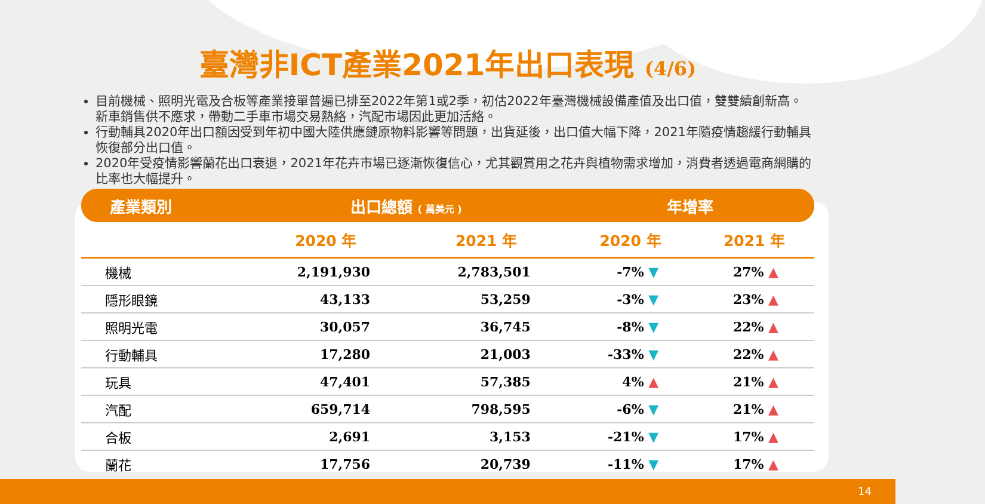臺灣非ICT產業2021年出口表現 (4/6)
目前機械、照明光電及合板等產業接單普遍已排至2022年第1或2季，初估2022年臺灣機械設備產值及出口值，雙雙續創新高。新車銷售供不應求，帶動二手車市場交易熱絡，汽配市場因此更加活絡。
行動輔具2020年出口額因受到年初中國大陸供應鏈原物料影響等問題，出貨延後，出口值大幅下降，2021年隨疫情趨緩行動輔具恢復部分出口值。
2020年受疫情影響蘭花出口衰退，2021年花卉市場已逐漸恢復信心，尤其觀賞用之花卉與植物需求增加，消費者透過電商網購的比率也大幅提升。
| 產業類別 | 出口總額 ( 萬美元 ) | | 年增率 | |
| --- | --- | --- | --- | --- |
| | 2020 年 | 2021 年 | 2020 年 | 2021 年 |
| 機械 | 2,191,930 | 2,783,501 | -7% ▼ | 27% ▲ |
| 隱形眼鏡 | 43,133 | 53,259 | -3% ▼ | 23% ▲ |
| 照明光電 | 30,057 | 36,745 | -8% ▼ | 22% ▲ |
| 行動輔具 | 17,280 | 21,003 | -33% ▼ | 22% ▲ |
| 玩具 | 47,401 | 57,385 | 4% ▲ | 21% ▲ |
| 汽配 | 659,714 | 798,595 | -6% ▼ | 21% ▲ |
| 合板 | 2,691 | 3,153 | -21% ▼ | 17% ▲ |
| 蘭花 | 17,756 | 20,739 | -11% ▼ | 17% ▲ |
14